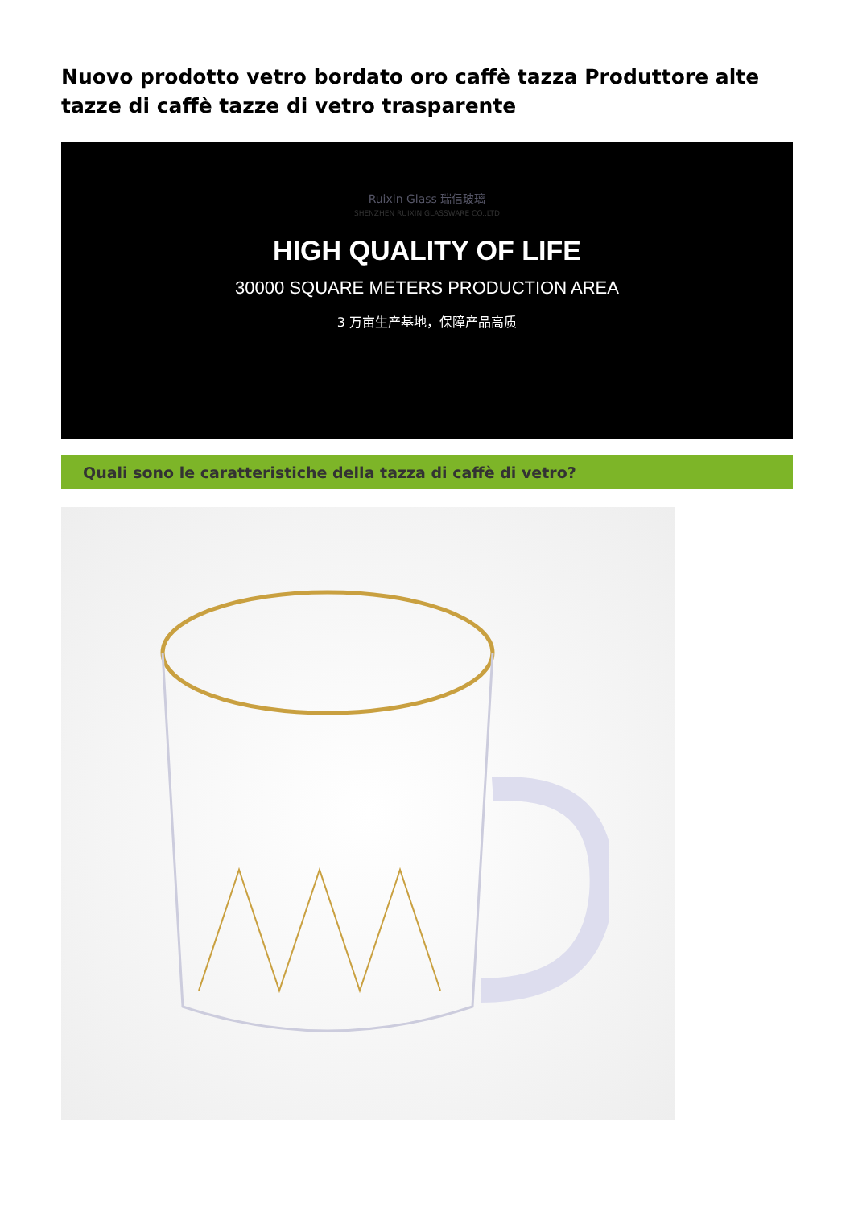Nuovo prodotto vetro bordato oro caffè tazza Produttore alte tazze di caffè tazze di vetro trasparente
Ruixin Glass 瑞信玻璃
SHENZHEN RUIXIN GLASSWARE CO.,LTD
HIGH QUALITY OF LIFE
30000 SQUARE METERS PRODUCTION AREA
3 万亩生产基地，保障产品高质
Quali sono le caratteristiche della tazza di caffè di vetro?